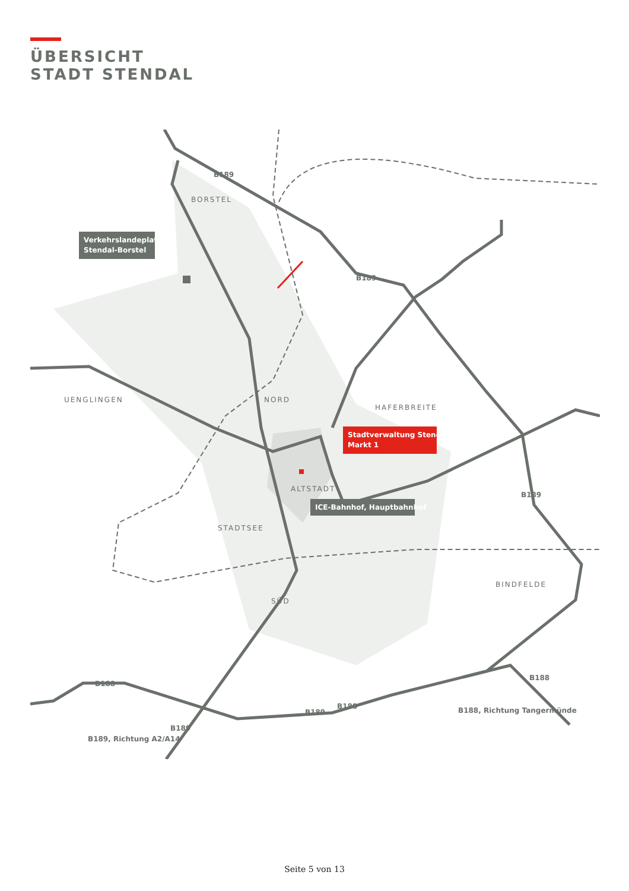ÜBERSICHT
STADT STENDAL
BORSTEL
UENGLINGEN
NORD
HAFERBREITE
ALTSTADT
STADTSEE
SÜD
BINDFELDE
B189
B189
B189
B188
B188
B189
B188
B189
B189, Richtung A2/A14
B188, Richtung Tangermünde
Verkehrslandeplatz
Stendal-Borstel
Stadtverwaltung Stendal
Markt 1
ICE-Bahnhof, Hauptbahnhof
Seite 5 von 13